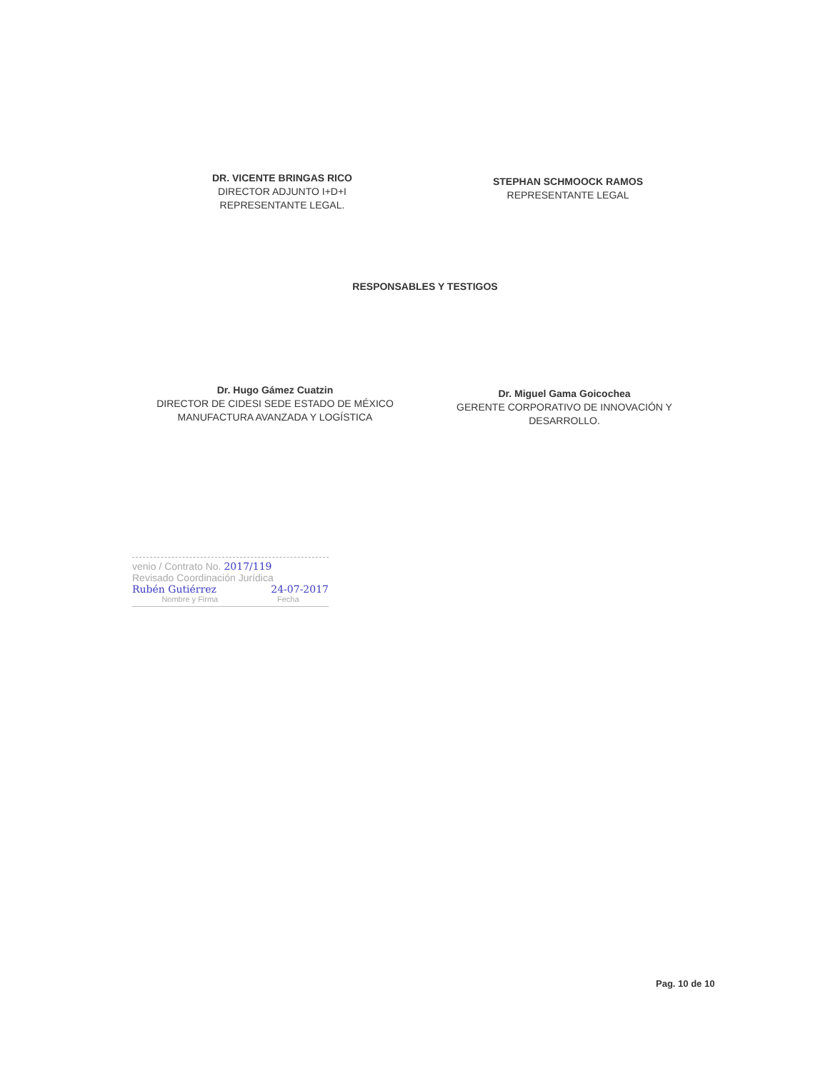DR. VICENTE BRINGAS RICO
DIRECTOR ADJUNTO I+D+I
REPRESENTANTE LEGAL.
STEPHAN SCHMOOCK RAMOS
REPRESENTANTE LEGAL
RESPONSABLES Y TESTIGOS
Dr. Hugo Gámez Cuatzin
DIRECTOR DE CIDESI SEDE ESTADO DE MÉXICO
MANUFACTURA AVANZADA Y LOGÍSTICA
Dr. Miguel Gama Goicochea
GERENTE CORPORATIVO DE INNOVACIÓN Y
DESARROLLO.
venio / Contrato No. 2017/119
Revisado Coordinación Jurídica
Rubén Gutiérrez 24-07-2017
Nombre y Firma Fecha
Pag. 10 de 10